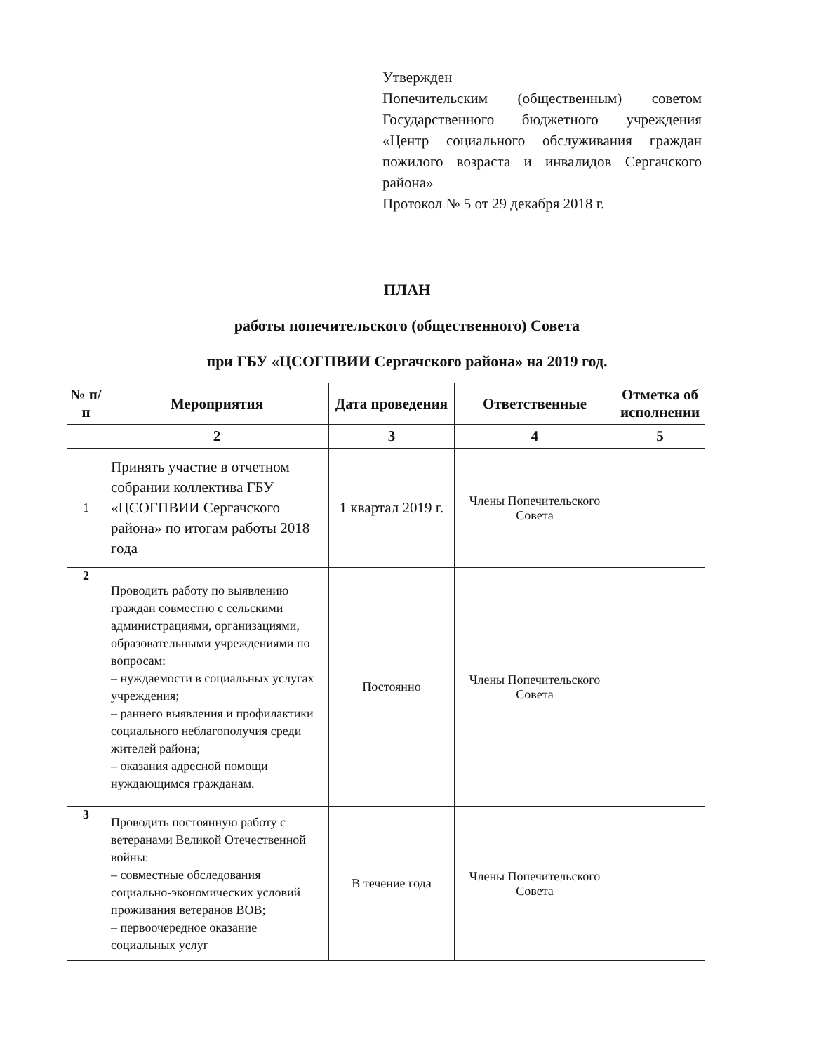Утвержден
Попечительским (общественным) советом Государственного бюджетного учреждения «Центр социального обслуживания граждан пожилого возраста и инвалидов Сергачского района»
Протокол № 5 от 29 декабря 2018 г.
ПЛАН
работы попечительского (общественного) Совета
при ГБУ «ЦСОГПВИИ Сергачского района» на 2019 год.
| № п/п | Мероприятия | Дата проведения | Ответственные | Отметка об исполнении |
| --- | --- | --- | --- | --- |
| | 2 | 3 | 4 | 5 |
| 1 | Принять участие в отчетном собрании коллектива ГБУ «ЦСОГПВИИ Сергачского района» по итогам работы 2018 года | 1 квартал 2019 г. | Члены Попечительского Совета | |
| 2 | Проводить работу по выявлению граждан совместно с сельскими администрациями, организациями, образовательными учреждениями по вопросам: – нуждаемости в социальных услугах учреждения; – раннего выявления и профилактики социального неблагополучия среди жителей района; – оказания адресной помощи нуждающимся гражданам. | Постоянно | Члены Попечительского Совета | |
| 3 | Проводить постоянную работу с ветеранами Великой Отечественной войны: – совместные обследования социально-экономических условий проживания ветеранов ВОВ; – первоочередное оказание социальных услуг | В течение года | Члены Попечительского Совета | |